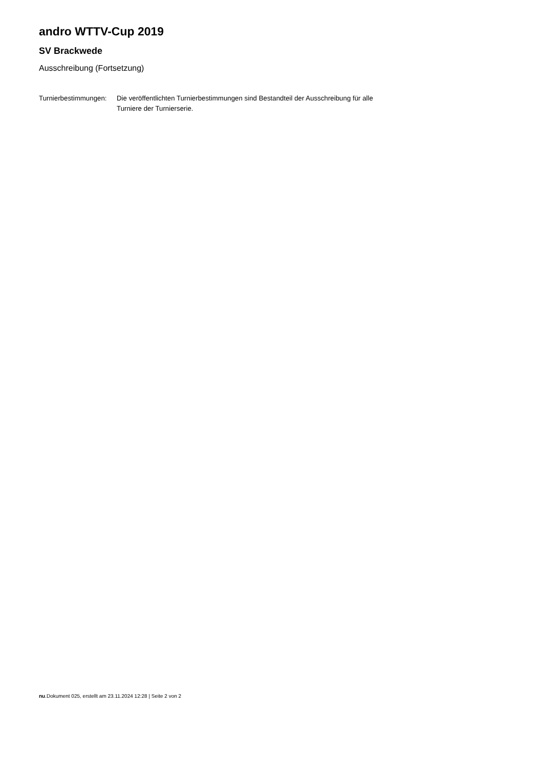andro WTTV-Cup 2019
SV Brackwede
Ausschreibung (Fortsetzung)
Turnierbestimmungen:
Die veröffentlichten Turnierbestimmungen sind Bestandteil der Ausschreibung für alle Turniere der Turnierserie.
nu.Dokument 025, erstellt am 23.11.2024 12:28 | Seite 2 von 2